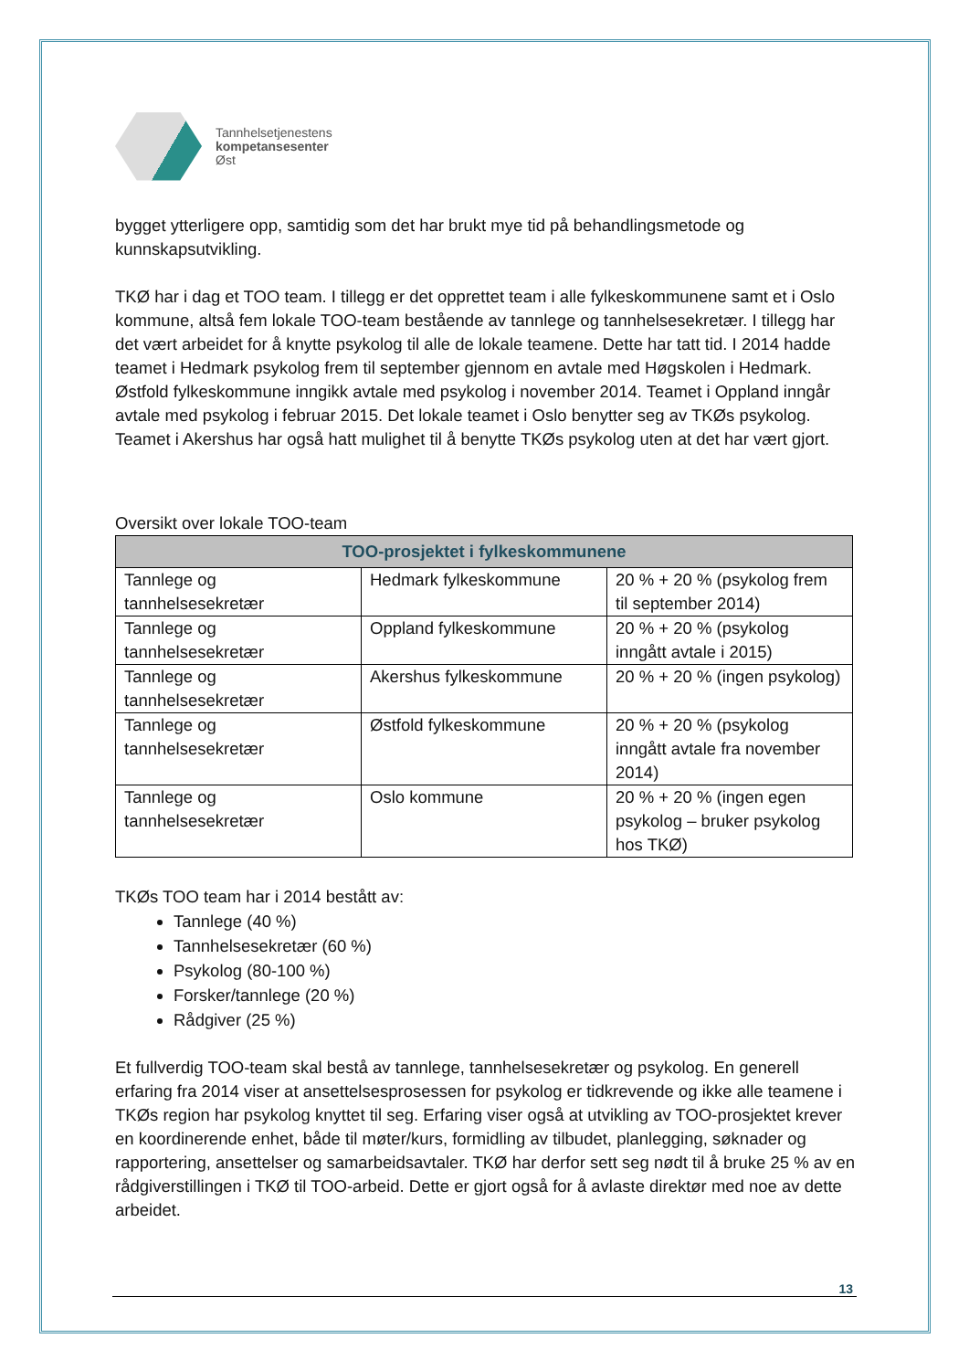Tannhelsetjenestens
kompetansesenter
Øst
bygget ytterligere opp, samtidig som det har brukt mye tid på behandlingsmetode og kunnskapsutvikling.
TKØ har i dag et TOO team. I tillegg er det opprettet team i alle fylkeskommunene samt et i Oslo kommune, altså fem lokale TOO-team bestående av tannlege og tannhelsesekretær. I tillegg har det vært arbeidet for å knytte psykolog til alle de lokale teamene. Dette har tatt tid. I 2014 hadde teamet i Hedmark psykolog frem til september gjennom en avtale med Høgskolen i Hedmark. Østfold fylkeskommune inngikk avtale med psykolog i november 2014. Teamet i Oppland inngår avtale med psykolog i februar 2015. Det lokale teamet i Oslo benytter seg av TKØs psykolog. Teamet i Akershus har også hatt mulighet til å benytte TKØs psykolog uten at det har vært gjort.
Oversikt over lokale TOO-team
| TOO-prosjektet i fylkeskommunene | | |
| --- | --- | --- |
| Tannlege og tannhelsesekretær | Hedmark fylkeskommune | 20 % + 20 % (psykolog frem til september 2014) |
| Tannlege og tannhelsesekretær | Oppland fylkeskommune | 20 % + 20 % (psykolog inngått avtale i 2015) |
| Tannlege og tannhelsesekretær | Akershus fylkeskommune | 20 % + 20 % (ingen psykolog) |
| Tannlege og tannhelsesekretær | Østfold fylkeskommune | 20 % + 20 % (psykolog inngått avtale fra november 2014) |
| Tannlege og tannhelsesekretær | Oslo kommune | 20 % + 20 % (ingen egen psykolog – bruker psykolog hos TKØ) |
TKØs TOO team har i 2014 bestått av:
Tannlege (40 %)
Tannhelsesekretær (60 %)
Psykolog (80-100 %)
Forsker/tannlege (20 %)
Rådgiver (25 %)
Et fullverdig TOO-team skal bestå av tannlege, tannhelsesekretær og psykolog. En generell erfaring fra 2014 viser at ansettelsesprosessen for psykolog er tidkrevende og ikke alle teamene i TKØs region har psykolog knyttet til seg. Erfaring viser også at utvikling av TOO-prosjektet krever en koordinerende enhet, både til møter/kurs, formidling av tilbudet, planlegging, søknader og rapportering, ansettelser og samarbeidsavtaler. TKØ har derfor sett seg nødt til å bruke 25 % av en rådgiverstillingen i TKØ til TOO-arbeid. Dette er gjort også for å avlaste direktør med noe av dette arbeidet.
13